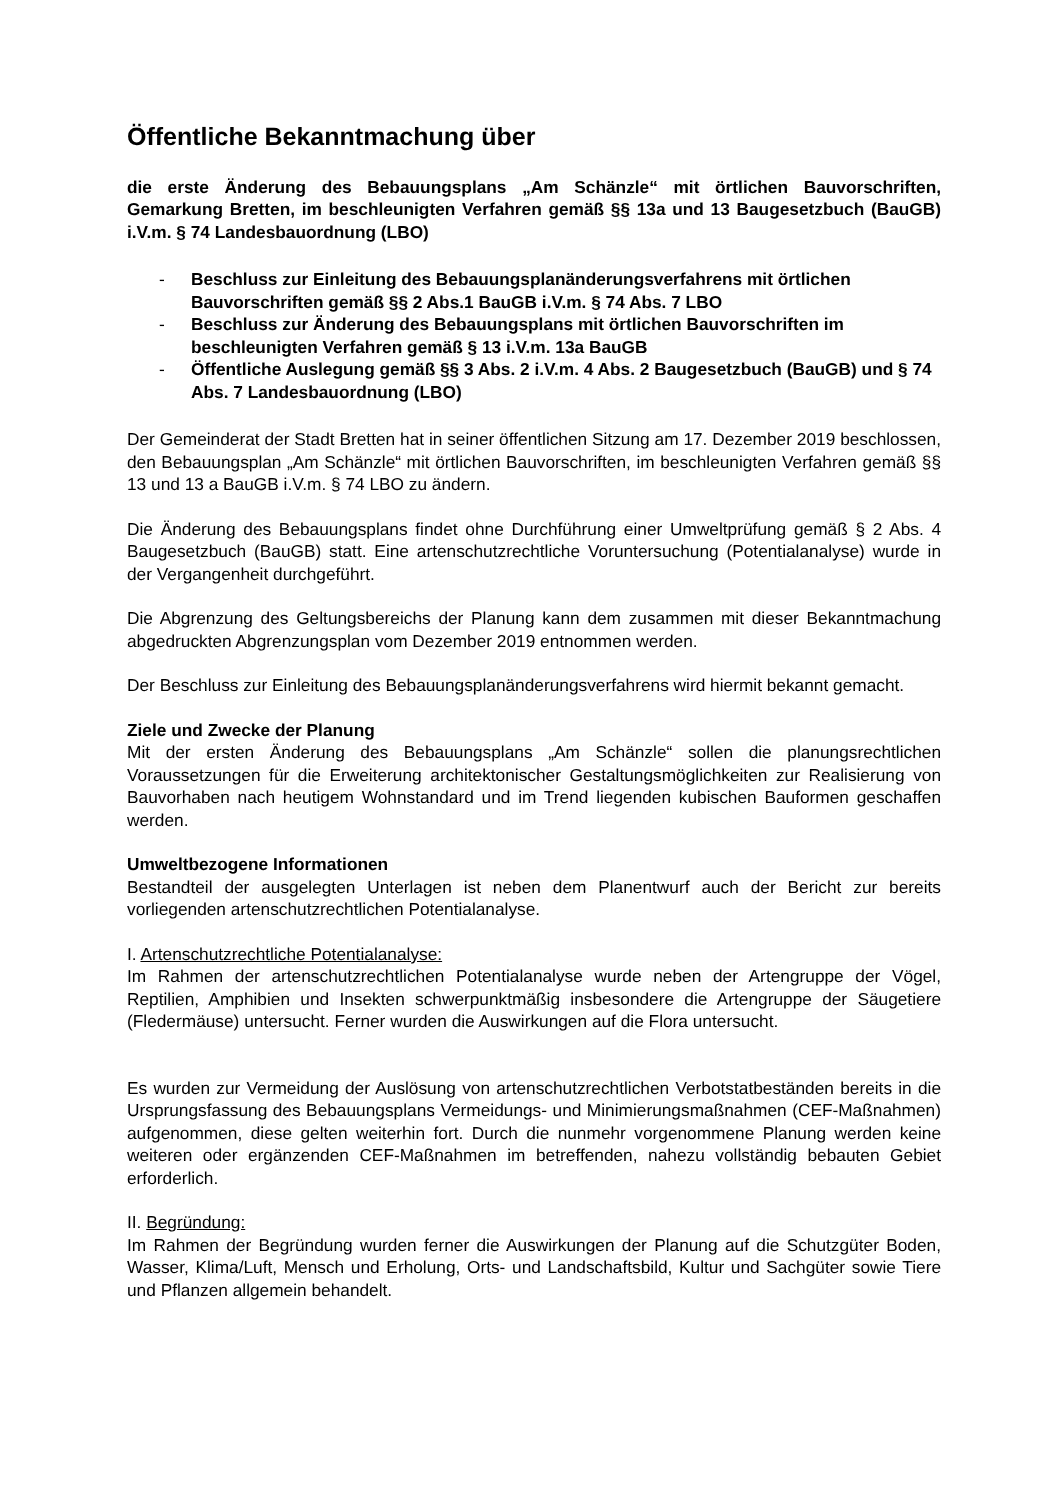Öffentliche Bekanntmachung über
die erste Änderung des Bebauungsplans „Am Schänzle“ mit örtlichen Bauvorschriften, Gemarkung Bretten, im beschleunigten Verfahren gemäß §§ 13a und 13 Baugesetzbuch (BauGB) i.V.m. § 74 Landesbauordnung (LBO)
- Beschluss zur Einleitung des Bebauungsplanänderungsverfahrens mit örtlichen Bauvorschriften gemäß §§ 2 Abs.1 BauGB i.V.m. § 74 Abs. 7 LBO
- Beschluss zur Änderung des Bebauungsplans mit örtlichen Bauvorschriften im beschleunigten Verfahren gemäß § 13 i.V.m. 13a BauGB
- Öffentliche Auslegung gemäß §§ 3 Abs. 2 i.V.m. 4 Abs. 2 Baugesetzbuch (BauGB) und § 74 Abs. 7 Landesbauordnung (LBO)
Der Gemeinderat der Stadt Bretten hat in seiner öffentlichen Sitzung am 17. Dezember 2019 beschlossen, den Bebauungsplan „Am Schänzle“ mit örtlichen Bauvorschriften, im beschleunigten Verfahren gemäß §§ 13 und 13 a BauGB i.V.m. § 74 LBO zu ändern.
Die Änderung des Bebauungsplans findet ohne Durchführung einer Umweltprüfung gemäß § 2 Abs. 4 Baugesetzbuch (BauGB) statt. Eine artenschutzrechtliche Voruntersuchung (Potentialanalyse) wurde in der Vergangenheit durchgeführt.
Die Abgrenzung des Geltungsbereichs der Planung kann dem zusammen mit dieser Bekanntmachung abgedruckten Abgrenzungsplan vom Dezember 2019 entnommen werden.
Der Beschluss zur Einleitung des Bebauungsplanänderungsverfahrens wird hiermit bekannt gemacht.
Ziele und Zwecke der Planung
Mit der ersten Änderung des Bebauungsplans „Am Schänzle“ sollen die planungsrechtlichen Voraussetzungen für die Erweiterung architektonischer Gestaltungsmöglichkeiten zur Realisierung von Bauvorhaben nach heutigem Wohnstandard und im Trend liegenden kubischen Bauformen geschaffen werden.
Umweltbezogene Informationen
Bestandteil der ausgelegten Unterlagen ist neben dem Planentwurf auch der Bericht zur bereits vorliegenden artenschutzrechtlichen Potentialanalyse.
I. Artenschutzrechtliche Potentialanalyse:
Im Rahmen der artenschutzrechtlichen Potentialanalyse wurde neben der Artengruppe der Vögel, Reptilien, Amphibien und Insekten schwerpunktmäßig insbesondere die Artengruppe der Säugetiere (Fledermäuse) untersucht. Ferner wurden die Auswirkungen auf die Flora untersucht.
Es wurden zur Vermeidung der Auslösung von artenschutzrechtlichen Verbotstatbeständen bereits in die Ursprungsfassung des Bebauungsplans Vermeidungs- und Minimierungsmaßnahmen (CEF-Maßnahmen) aufgenommen, diese gelten weiterhin fort. Durch die nunmehr vorgenommene Planung werden keine weiteren oder ergänzenden CEF-Maßnahmen im betreffenden, nahezu vollständig bebauten Gebiet erforderlich.
II. Begründung:
Im Rahmen der Begründung wurden ferner die Auswirkungen der Planung auf die Schutzgüter Boden, Wasser, Klima/Luft, Mensch und Erholung, Orts- und Landschaftsbild, Kultur und Sachgüter sowie Tiere und Pflanzen allgemein behandelt.